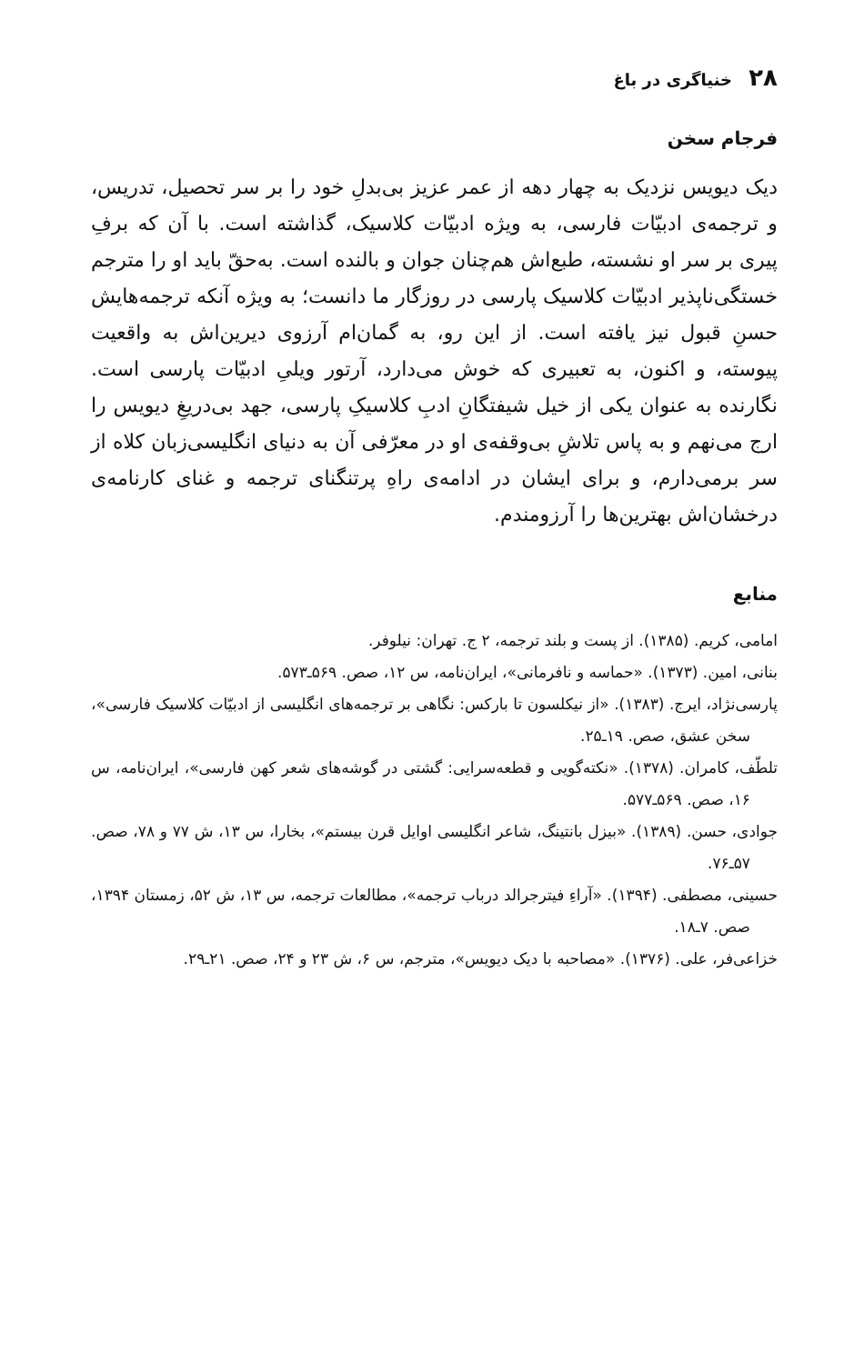۲۸ خنیاگری در باغ
فرجام سخن
دیک دیویس نزدیک به چهار دهه از عمر عزیز بی‌بدلِ خود را بر سر تحصیل، تدریس، و ترجمه‌ی ادبیّات فارسی، به ویژه ادبیّات کلاسیک، گذاشته است. با آن که برفِ پیری بر سر او نشسته، طبع‌اش هم‌چنان جوان و بالنده است. به‌حقّ باید او را مترجم خستگی‌ناپذیر ادبیّات کلاسیک پارسی در روزگار ما دانست؛ به ویژه آنکه ترجمه‌هایش حسنِ قبول نیز یافته است. از این رو، به گمان‌ام آرزوی دیرین‌اش به واقعیت پیوسته، و اکنون، به تعبیری که خوش می‌دارد، آرتور ویلیِ ادبیّات پارسی است. نگارنده به عنوان یکی از خیل شیفتگانِ ادبِ کلاسیکِ پارسی، جهد بی‌دریغِ دیویس را ارج می‌نهم و به پاس تلاشِ بی‌وقفه‌ی او در معرّفی آن به دنیای انگلیسی‌زبان کلاه از سر برمی‌دارم، و برای ایشان در ادامه‌ی راهِ پرتنگنای ترجمه و غنای کارنامه‌ی درخشان‌اش بهترین‌ها را آرزومندم.
منابع
امامی، کریم. (۱۳۸۵). از پست و بلند ترجمه، ۲ ج. تهران: نیلوفر.
بنانی، امین. (۱۳۷۳). «حماسه و نافرمانی»، ایران‌نامه، س ۱۲، صص. ۵۶۹ـ۵۷۳.
پارسی‌نژاد، ایرج. (۱۳۸۳). «از نیکلسون تا بارکس: نگاهی بر ترجمه‌های انگلیسی از ادبیّات کلاسیک فارسی»، سخن عشق، صص. ۱۹ـ۲۵.
تلطّف، کامران. (۱۳۷۸). «نکته‌گویی و قطعه‌سرایی: گشتی در گوشه‌های شعر کهن فارسی»، ایران‌نامه، س ۱۶، صص. ۵۶۹ـ۵۷۷.
جوادی، حسن. (۱۳۸۹). «بیزل بانتینگ، شاعر انگلیسی اوایل قرن بیستم»، بخارا، س ۱۳، ش ۷۷ و ۷۸، صص. ۵۷ـ۷۶.
حسینی، مصطفی. (۱۳۹۴). «آراءِ فیترجرالد درباب ترجمه»، مطالعات ترجمه، س ۱۳، ش ۵۲، زمستان ۱۳۹۴، صص. ۷ـ۱۸.
خزاعی‌فر، علی. (۱۳۷۶). «مصاحبه با دیک دیویس»، مترجم، س ۶، ش ۲۳ و ۲۴، صص. ۲۱ـ۲۹.